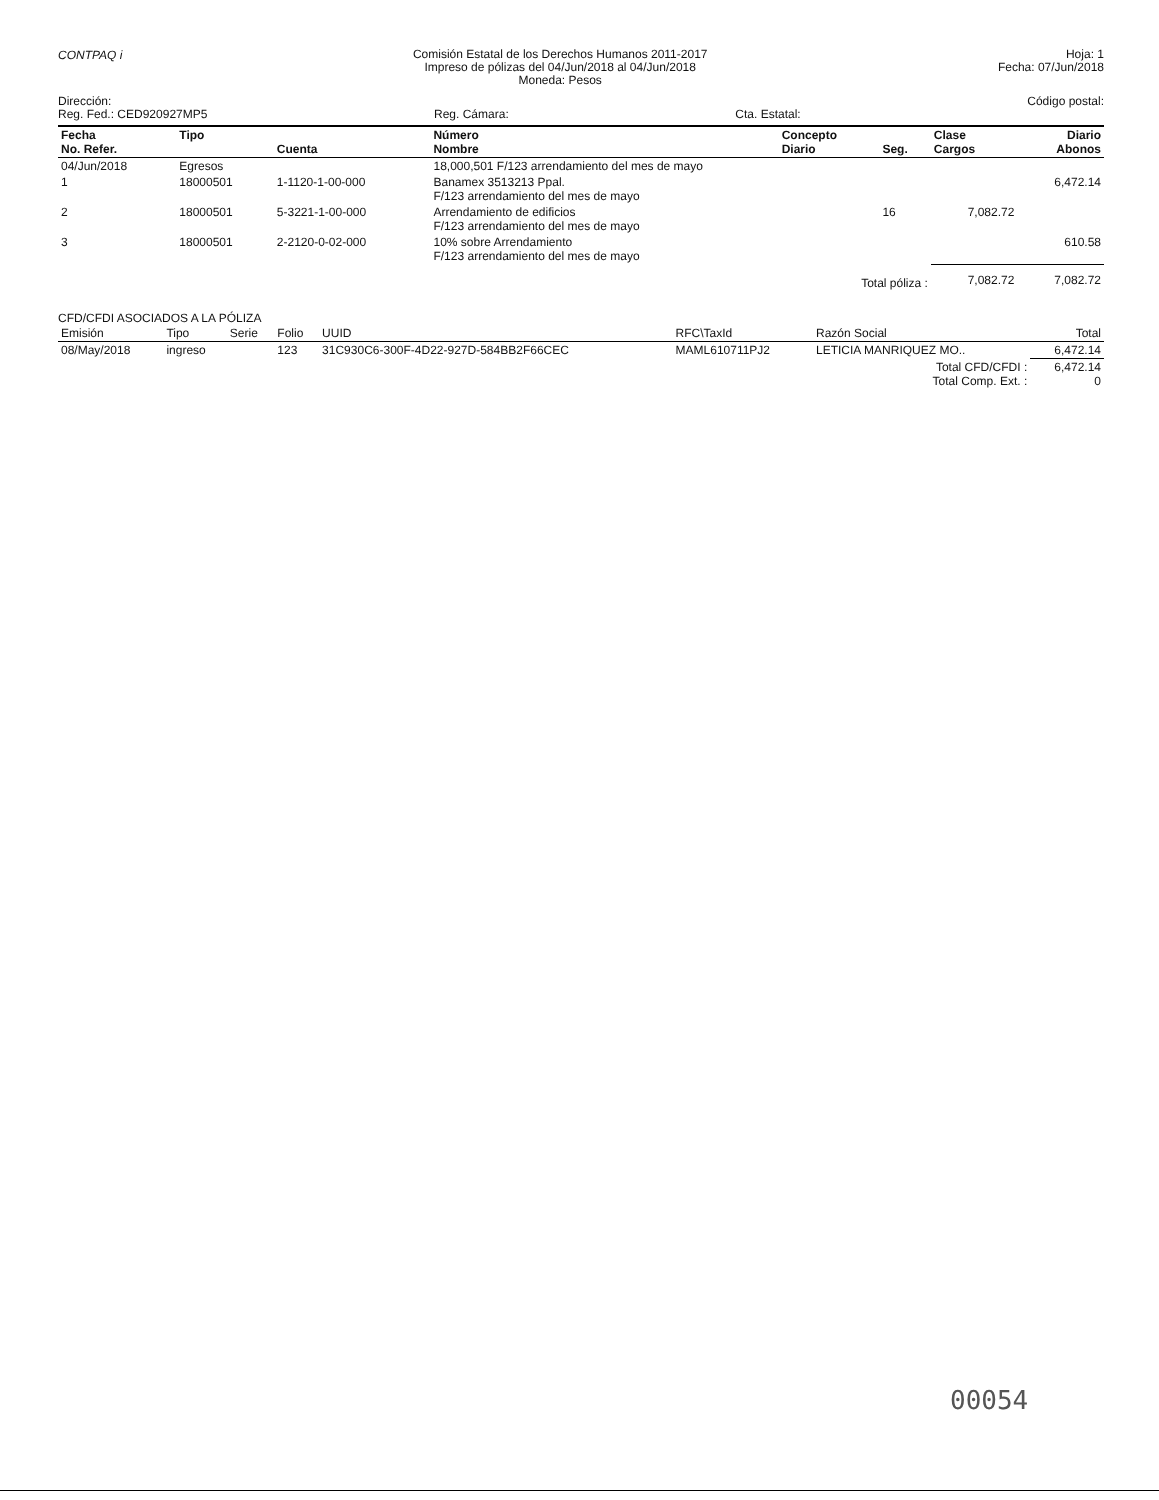CONTPAQ i
Comisión Estatal de los Derechos Humanos 2011-2017
Impreso de pólizas del 04/Jun/2018 al 04/Jun/2018
Moneda: Pesos
Hoja: 1
Fecha: 07/Jun/2018
Dirección:
Reg. Fed.: CED920927MP5
Reg. Cámara:
Cta. Estatal: Código postal:
| Fecha No. Refer. | Tipo | Cuenta | Número Nombre | Concepto Diario | Seg. | Clase Cargos | Diario Abonos |
| --- | --- | --- | --- | --- | --- | --- | --- |
| 04/Jun/2018 | Egresos | | 18,000,501 F/123 arrendamiento del mes de mayo | | | | |
| 1 | 18000501 | 1-1120-1-00-000 | Banamex 3513213 Ppal. F/123 arrendamiento del mes de mayo | | | | 6,472.14 |
| 2 | 18000501 | 5-3221-1-00-000 | Arrendamiento de edificios F/123 arrendamiento del mes de mayo | | 16 | 7,082.72 | |
| 3 | 18000501 | 2-2120-0-02-000 | 10% sobre Arrendamiento F/123 arrendamiento del mes de mayo | | | | 610.58 |
| Total póliza : | | | | | | 7,082.72 | 7,082.72 |
CFD/CFDI ASOCIADOS A LA PÓLIZA
| Emisión | Tipo | Serie | Folio | UUID | RFC\TaxId | Razón Social | Total |
| --- | --- | --- | --- | --- | --- | --- | --- |
| 08/May/2018 | ingreso | | 123 | 31C930C6-300F-4D22-927D-584BB2F66CEC | MAML610711PJ2 | LETICIA MANRIQUEZ MO.. | 6,472.14 |
| Total CFD/CFDI : Total Comp. Ext. : | | | | | | | 6,472.14 0 |
00054